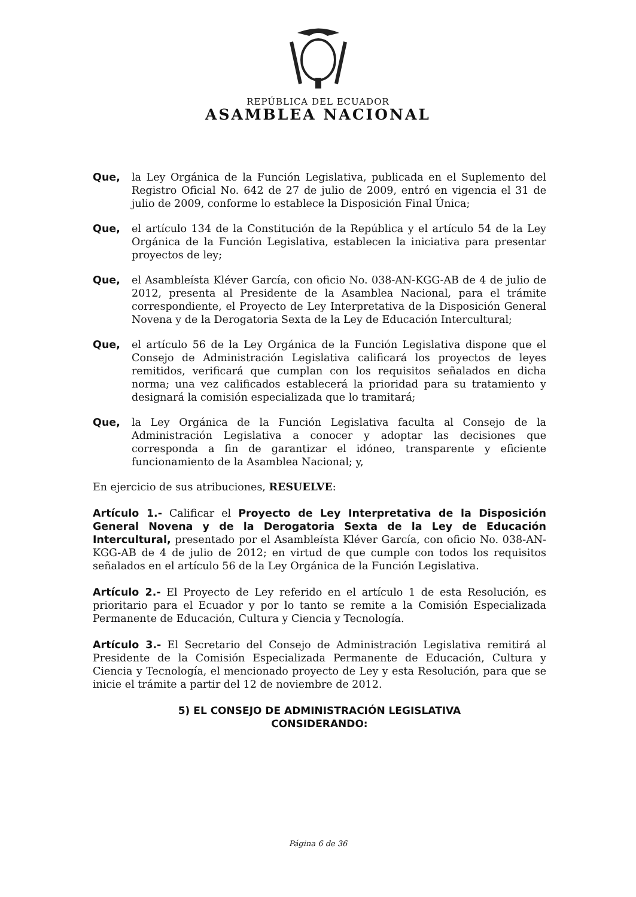REPÚBLICA DEL ECUADOR
ASAMBLEA NACIONAL
Que, la Ley Orgánica de la Función Legislativa, publicada en el Suplemento del Registro Oficial No. 642 de 27 de julio de 2009, entró en vigencia el 31 de julio de 2009, conforme lo establece la Disposición Final Única;
Que, el artículo 134 de la Constitución de la República y el artículo 54 de la Ley Orgánica de la Función Legislativa, establecen la iniciativa para presentar proyectos de ley;
Que, el Asambleísta Kléver García, con oficio No. 038-AN-KGG-AB de 4 de julio de 2012, presenta al Presidente de la Asamblea Nacional, para el trámite correspondiente, el Proyecto de Ley Interpretativa de la Disposición General Novena y de la Derogatoria Sexta de la Ley de Educación Intercultural;
Que, el artículo 56 de la Ley Orgánica de la Función Legislativa dispone que el Consejo de Administración Legislativa calificará los proyectos de leyes remitidos, verificará que cumplan con los requisitos señalados en dicha norma; una vez calificados establecerá la prioridad para su tratamiento y designará la comisión especializada que lo tramitará;
Que, la Ley Orgánica de la Función Legislativa faculta al Consejo de la Administración Legislativa a conocer y adoptar las decisiones que corresponda a fin de garantizar el idóneo, transparente y eficiente funcionamiento de la Asamblea Nacional; y,
En ejercicio de sus atribuciones, RESUELVE:
Artículo 1.- Calificar el Proyecto de Ley Interpretativa de la Disposición General Novena y de la Derogatoria Sexta de la Ley de Educación Intercultural, presentado por el Asambleísta Kléver García, con oficio No. 038-AN-KGG-AB de 4 de julio de 2012; en virtud de que cumple con todos los requisitos señalados en el artículo 56 de la Ley Orgánica de la Función Legislativa.
Artículo 2.- El Proyecto de Ley referido en el artículo 1 de esta Resolución, es prioritario para el Ecuador y por lo tanto se remite a la Comisión Especializada Permanente de Educación, Cultura y Ciencia y Tecnología.
Artículo 3.- El Secretario del Consejo de Administración Legislativa remitirá al Presidente de la Comisión Especializada Permanente de Educación, Cultura y Ciencia y Tecnología, el mencionado proyecto de Ley y esta Resolución, para que se inicie el trámite a partir del 12 de noviembre de 2012.
5) EL CONSEJO DE ADMINISTRACIÓN LEGISLATIVA
CONSIDERANDO:
Página 6 de 36